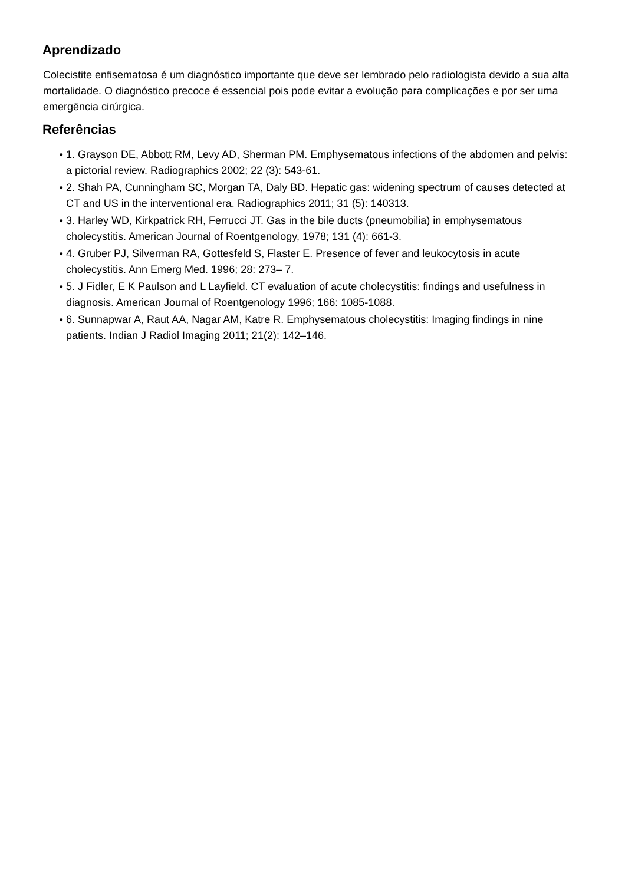Aprendizado
Colecistite enfisematosa é um diagnóstico importante que deve ser lembrado pelo radiologista devido a sua alta mortalidade. O diagnóstico precoce é essencial pois pode evitar a evolução para complicações e por ser uma emergência cirúrgica.
Referências
● 1. Grayson DE, Abbott RM, Levy AD, Sherman PM. Emphysematous infections of the abdomen and pelvis: a pictorial review. Radiographics 2002; 22 (3): 543-61.
● 2. Shah PA, Cunningham SC, Morgan TA, Daly BD. Hepatic gas: widening spectrum of causes detected at CT and US in the interventional era. Radiographics 2011; 31 (5): 140313.
● 3. Harley WD, Kirkpatrick RH, Ferrucci JT. Gas in the bile ducts (pneumobilia) in emphysematous cholecystitis. American Journal of Roentgenology, 1978; 131 (4): 661-3.
● 4. Gruber PJ, Silverman RA, Gottesfeld S, Flaster E. Presence of fever and leukocytosis in acute cholecystitis. Ann Emerg Med. 1996; 28: 273– 7.
● 5. J Fidler, E K Paulson and L Layfield. CT evaluation of acute cholecystitis: findings and usefulness in diagnosis. American Journal of Roentgenology 1996; 166: 1085-1088.
● 6. Sunnapwar A, Raut AA, Nagar AM, Katre R. Emphysematous cholecystitis: Imaging findings in nine patients. Indian J Radiol Imaging 2011; 21(2): 142–146.